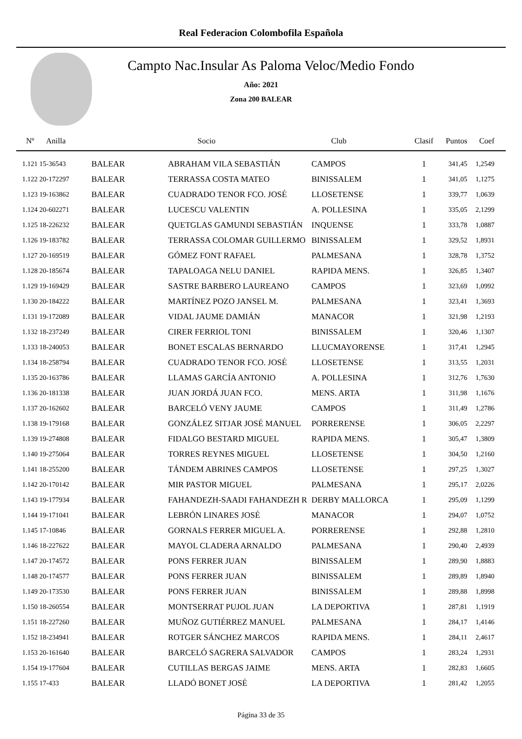Real Federacion Colombofila Española
Campto Nac.Insular As Paloma Veloc/Medio Fondo
Año: 2021
Zona 200 BALEAR
| Nº Anilla | | Socio | Club | Clasif | Puntos | Coef |
| --- | --- | --- | --- | --- | --- | --- |
| 1.121 15-36543 | BALEAR | ABRAHAM VILA SEBASTIÁN | CAMPOS | 1 | 341,45 | 1,2549 |
| 1.122 20-172297 | BALEAR | TERRASSA COSTA MATEO | BINISSALEM | 1 | 341,05 | 1,1275 |
| 1.123 19-163862 | BALEAR | CUADRADO TENOR FCO. JOSÉ | LLOSETENSE | 1 | 339,77 | 1,0639 |
| 1.124 20-602271 | BALEAR | LUCESCU VALENTIN | A. POLLESINA | 1 | 335,05 | 2,1299 |
| 1.125 18-226232 | BALEAR | QUETGLAS GAMUNDI SEBASTIÁN | INQUENSE | 1 | 333,78 | 1,0887 |
| 1.126 19-183782 | BALEAR | TERRASSA COLOMAR GUILLERMO | BINISSALEM | 1 | 329,52 | 1,8931 |
| 1.127 20-169519 | BALEAR | GÓMEZ FONT RAFAEL | PALMESANA | 1 | 328,78 | 1,3752 |
| 1.128 20-185674 | BALEAR | TAPALOAGA NELU DANIEL | RAPIDA MENS. | 1 | 326,85 | 1,3407 |
| 1.129 19-169429 | BALEAR | SASTRE BARBERO LAUREANO | CAMPOS | 1 | 323,69 | 1,0992 |
| 1.130 20-184222 | BALEAR | MARTÍNEZ POZO JANSEL M. | PALMESANA | 1 | 323,41 | 1,3693 |
| 1.131 19-172089 | BALEAR | VIDAL JAUME DAMIÁN | MANACOR | 1 | 321,98 | 1,2193 |
| 1.132 18-237249 | BALEAR | CIRER FERRIOL TONI | BINISSALEM | 1 | 320,46 | 1,1307 |
| 1.133 18-240053 | BALEAR | BONET ESCALAS BERNARDO | LLUCMAYORENSE | 1 | 317,41 | 1,2945 |
| 1.134 18-258794 | BALEAR | CUADRADO TENOR FCO. JOSÉ | LLOSETENSE | 1 | 313,55 | 1,2031 |
| 1.135 20-163786 | BALEAR | LLAMAS GARCÍA ANTONIO | A. POLLESINA | 1 | 312,76 | 1,7630 |
| 1.136 20-181338 | BALEAR | JUAN JORDÁ JUAN FCO. | MENS. ARTA | 1 | 311,98 | 1,1676 |
| 1.137 20-162602 | BALEAR | BARCELÓ VENY JAUME | CAMPOS | 1 | 311,49 | 1,2786 |
| 1.138 19-179168 | BALEAR | GONZÁLEZ SITJAR JOSÉ MANUEL | PORRERENSE | 1 | 306,05 | 2,2297 |
| 1.139 19-274808 | BALEAR | FIDALGO BESTARD MIGUEL | RAPIDA MENS. | 1 | 305,47 | 1,3809 |
| 1.140 19-275064 | BALEAR | TORRES REYNES MIGUEL | LLOSETENSE | 1 | 304,50 | 1,2160 |
| 1.141 18-255200 | BALEAR | TÁNDEM ABRINES CAMPOS | LLOSETENSE | 1 | 297,25 | 1,3027 |
| 1.142 20-170142 | BALEAR | MIR PASTOR MIGUEL | PALMESANA | 1 | 295,17 | 2,0226 |
| 1.143 19-177934 | BALEAR | FAHANDEZH-SAADI FAHANDEZH R | DERBY MALLORCA | 1 | 295,09 | 1,1299 |
| 1.144 19-171041 | BALEAR | LEBRÓN LINARES JOSÉ | MANACOR | 1 | 294,07 | 1,0752 |
| 1.145 17-10846 | BALEAR | GORNALS FERRER MIGUEL A. | PORRERENSE | 1 | 292,88 | 1,2810 |
| 1.146 18-227622 | BALEAR | MAYOL CLADERA ARNALDO | PALMESANA | 1 | 290,40 | 2,4939 |
| 1.147 20-174572 | BALEAR | PONS FERRER JUAN | BINISSALEM | 1 | 289,90 | 1,8883 |
| 1.148 20-174577 | BALEAR | PONS FERRER JUAN | BINISSALEM | 1 | 289,89 | 1,8940 |
| 1.149 20-173530 | BALEAR | PONS FERRER JUAN | BINISSALEM | 1 | 289,88 | 1,8998 |
| 1.150 18-260554 | BALEAR | MONTSERRAT PUJOL JUAN | LA DEPORTIVA | 1 | 287,81 | 1,1919 |
| 1.151 18-227260 | BALEAR | MUÑOZ GUTIÉRREZ MANUEL | PALMESANA | 1 | 284,17 | 1,4146 |
| 1.152 18-234941 | BALEAR | ROTGER SÁNCHEZ MARCOS | RAPIDA MENS. | 1 | 284,11 | 2,4617 |
| 1.153 20-161640 | BALEAR | BARCELÓ SAGRERA SALVADOR | CAMPOS | 1 | 283,24 | 1,2931 |
| 1.154 19-177604 | BALEAR | CUTILLAS BERGAS JAIME | MENS. ARTA | 1 | 282,83 | 1,6605 |
| 1.155 17-433 | BALEAR | LLADÓ BONET JOSÉ | LA DEPORTIVA | 1 | 281,42 | 1,2055 |
Página 33 de 35